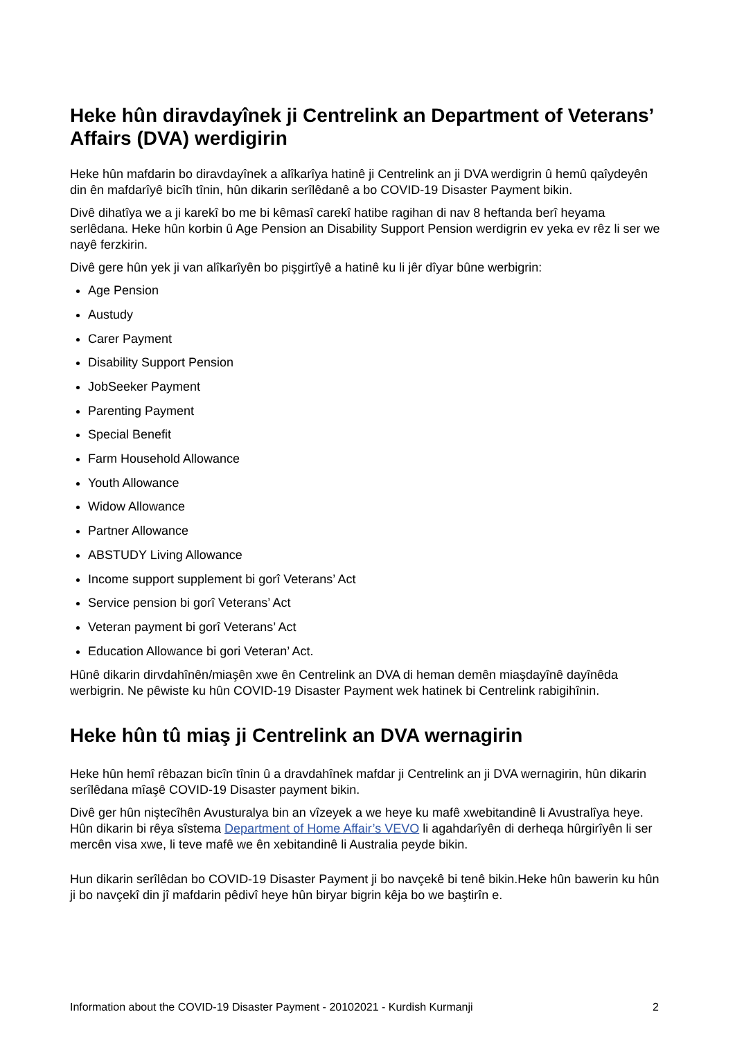Heke hûn diravdayînek ji Centrelink an Department of Veterans’ Affairs (DVA) werdigirin
Heke hûn mafdarin bo diravdayînek a alîkarîya hatinê ji Centrelink an ji DVA werdigrin û hemû qaîydeyên din ên mafdarîyê bicîh tînin, hûn dikarin serîlêdanê a bo COVID-19 Disaster Payment bikin.
Divê dihatîya we a ji karekî bo me bi kêmasî carekî hatibe ragihan di nav 8 heftanda berî heyama serlêdana. Heke hûn korbin û Age Pension an Disability Support Pension werdigrin ev yeka ev rêz li ser we nayê ferzkirin.
Divê gere hûn yek ji van alîkarîyên bo pişgirtîyê a hatinê ku li jêr dîyar bûne werbigrin:
Age Pension
Austudy
Carer Payment
Disability Support Pension
JobSeeker Payment
Parenting Payment
Special Benefit
Farm Household Allowance
Youth Allowance
Widow Allowance
Partner Allowance
ABSTUDY Living Allowance
Income support supplement bi gorî Veterans’ Act
Service pension bi gorî Veterans’ Act
Veteran payment bi gorî Veterans’ Act
Education Allowance bi gori Veteran’ Act.
Hûnê dikarin dirvdahînên/miaşên xwe ên Centrelink an DVA di heman demên miaşdayînê dayînêda werbigrin. Ne pêwiste ku hûn COVID-19 Disaster Payment wek hatinek bi Centrelink rabigihînin.
Heke hûn tû miaş ji Centrelink an DVA wernagirin
Heke hûn hemî rêbazan bicîn tînin û a dravdahînek mafdar ji Centrelink an ji DVA wernagirin, hûn dikarin serîlêdana mîaşê COVID-19 Disaster payment bikin.
Divê ger hûn niştecîhên Avusturalya bin an vîzeyek a we heye ku mafê xwebitandinê li Avustralîya heye. Hûn dikarin bi rêya sîstema Department of Home Affair’s VEVO li agahdarîyên di derheqa hûrgirîyên li ser mercên visa xwe, li teve mafê we ên xebitandinê li Australia peyde bikin.
Hun dikarin serîlêdan bo COVID-19 Disaster Payment ji bo navçekê bi tenê bikin.Heke hûn bawerin ku hûn ji bo navçekî din jî mafdarin pêdivî heye hûn biryar bigrin kêja bo we baştirîn e.
Information about the COVID-19 Disaster Payment - 20102021 - Kurdish Kurmanji 2